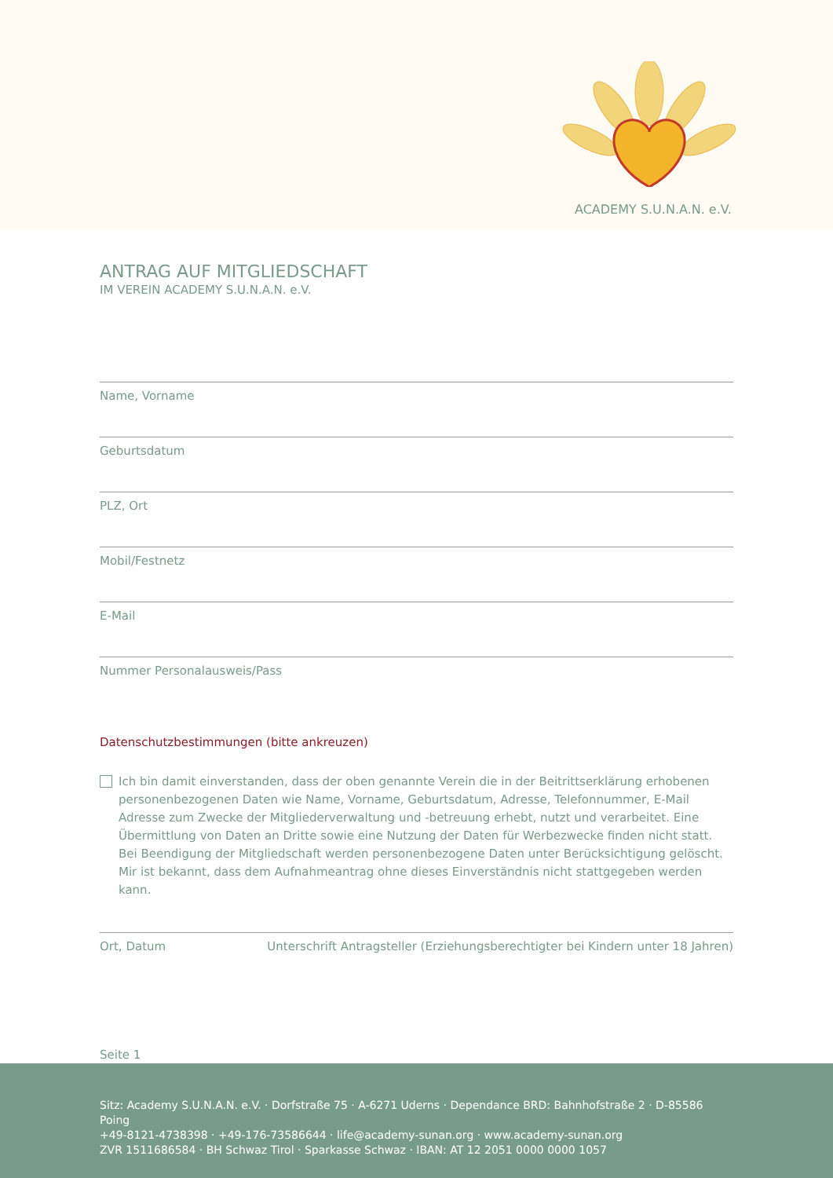ACADEMY S.U.N.A.N. e.V.
ANTRAG AUF MITGLIEDSCHAFT
IM VEREIN ACADEMY S.U.N.A.N. e.V.
Name, Vorname
Geburtsdatum
PLZ, Ort
Mobil/Festnetz
E-Mail
Nummer Personalausweis/Pass
Datenschutzbestimmungen (bitte ankreuzen)
Ich bin damit einverstanden, dass der oben genannte Verein die in der Beitrittserklärung erhobenen personenbezogenen Daten wie Name, Vorname, Geburtsdatum, Adresse, Telefonnummer, E-Mail Adresse zum Zwecke der Mitgliederverwaltung und -betreuung erhebt, nutzt und verarbeitet. Eine Übermittlung von Daten an Dritte sowie eine Nutzung der Daten für Werbezwecke finden nicht statt. Bei Beendigung der Mitgliedschaft werden personenbezogene Daten unter Berücksichtigung gelöscht. Mir ist bekannt, dass dem Aufnahmeantrag ohne dieses Einverständnis nicht stattgegeben werden kann.
Ort, Datum Unterschrift Antragsteller (Erziehungsberechtigter bei Kindern unter 18 Jahren)
Seite 1
Sitz: Academy S.U.N.A.N. e.V. · Dorfstraße 75 · A-6271 Uderns · Dependance BRD: Bahnhofstraße 2 · D-85586 Poing
+49-8121-4738398 · +49-176-73586644 · life@academy-sunan.org · www.academy-sunan.org
ZVR 1511686584 · BH Schwaz Tirol · Sparkasse Schwaz · IBAN: AT 12 2051 0000 0000 1057